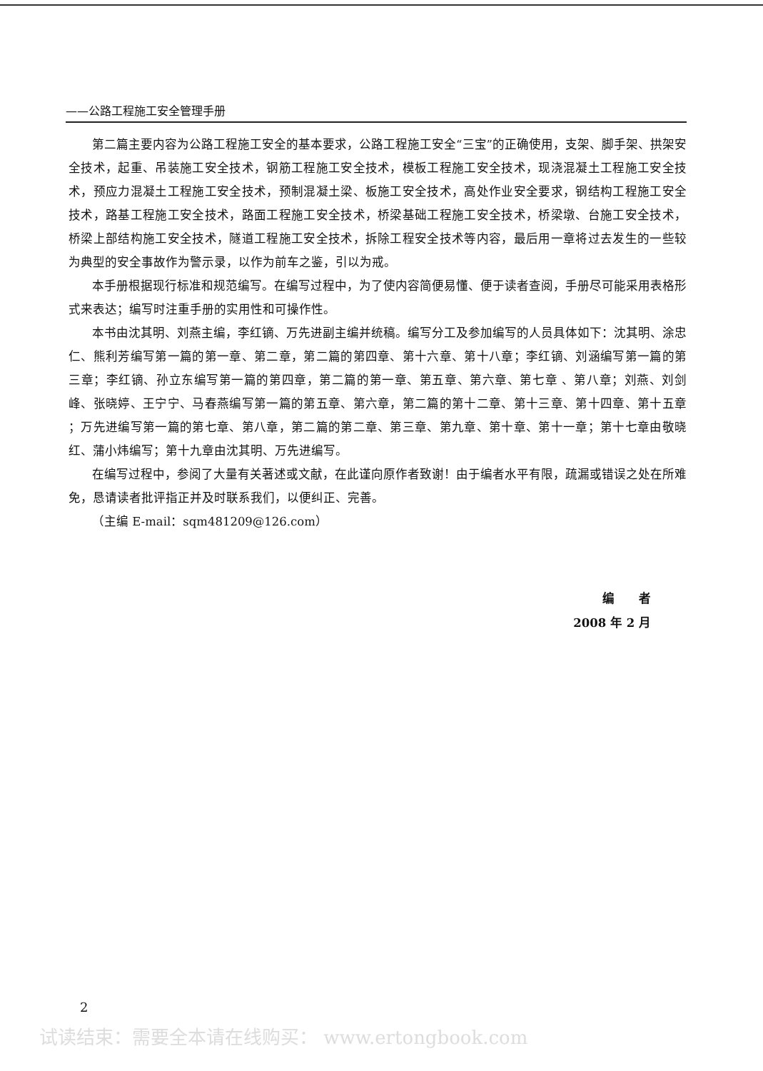——公路工程施工安全管理手册
第二篇主要内容为公路工程施工安全的基本要求，公路工程施工安全“三宝”的正确使用，支架、脚手架、拱架安全技术，起重、吊装施工安全技术，钢筋工程施工安全技术，模板工程施工安全技术，现浇混凝土工程施工安全技术，预应力混凝土工程施工安全技术，预制混凝土梁、板施工安全技术，高处作业安全要求，钢结构工程施工安全技术，路基工程施工安全技术，路面工程施工安全技术，桥梁基础工程施工安全技术，桥梁墩、台施工安全技术，桥梁上部结构施工安全技术，隧道工程施工安全技术，拆除工程安全技术等内容，最后用一章将过去发生的一些较为典型的安全事故作为警示录，以作为前车之鉴，引以为戒。
本手册根据现行标准和规范编写。在编写过程中，为了使内容简便易懂、便于读者查阅，手册尽可能采用表格形式来表达；编写时注重手册的实用性和可操作性。
本书由沈其明、刘燕主编，李红镝、万先进副主编并统稿。编写分工及参加编写的人员具体如下：沈其明、涂忠仁、熊利芳编写第一篇的第一章、第二章，第二篇的第四章、第十六章、第十八章；李红镝、刘涵编写第一篇的第三章；李红镝、孙立东编写第一篇的第四章，第二篇的第一章、第五章、第六章、第七章 、第八章；刘燕、刘剑峰、张晓婷、王宁宁、马春燕编写第一篇的第五章、第六章，第二篇的第十二章、第十三章、第十四章、第十五章 ；万先进编写第一篇的第七章、第八章，第二篇的第二章、第三章、第九章、第十章、第十一章；第十七章由敬晓红、蒲小炜编写；第十九章由沈其明、万先进编写。
在编写过程中，参阅了大量有关著述或文献，在此谨向原作者致谢！由于编者水平有限，疏漏或错误之处在所难免，恳请读者批评指正并及时联系我们，以便纠正、完善。
（主编 E-mail：sqm481209@126.com）
编　　者
2008 年 2 月
2
试读结束：需要全本请在线购买： www.ertongbook.com